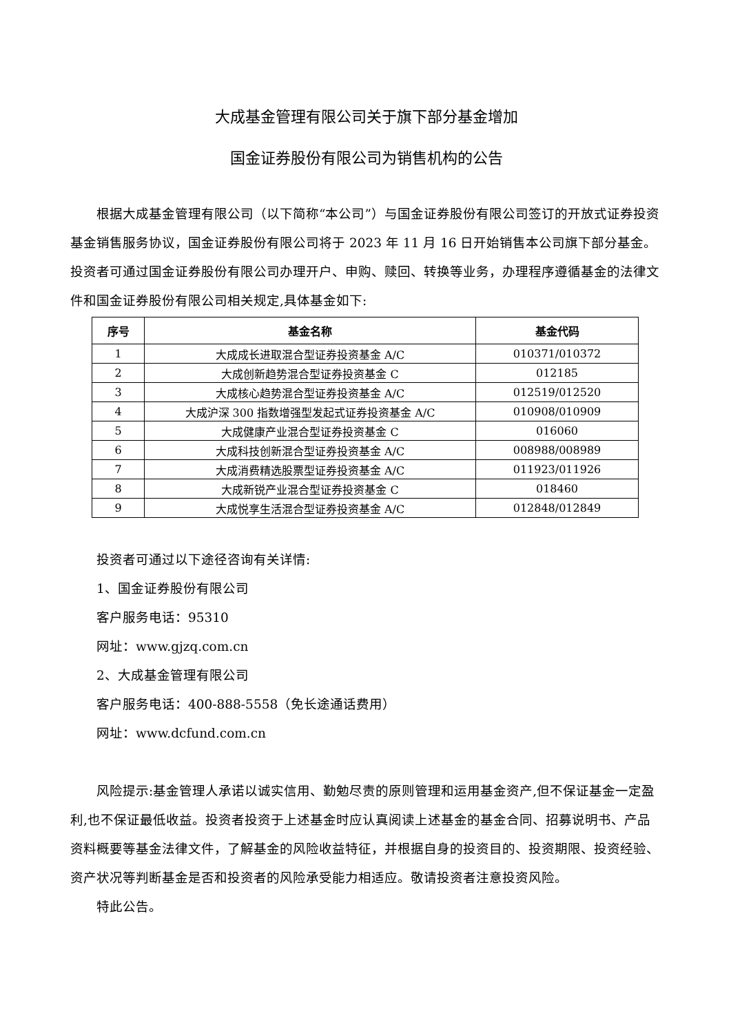大成基金管理有限公司关于旗下部分基金增加
国金证券股份有限公司为销售机构的公告
根据大成基金管理有限公司（以下简称“本公司”）与国金证券股份有限公司签订的开放式证券投资基金销售服务协议，国金证券股份有限公司将于 2023 年 11 月 16 日开始销售本公司旗下部分基金。投资者可通过国金证券股份有限公司办理开户、申购、赎回、转换等业务，办理程序遵循基金的法律文件和国金证券股份有限公司相关规定,具体基金如下:
| 序号 | 基金名称 | 基金代码 |
| --- | --- | --- |
| 1 | 大成成长进取混合型证券投资基金 A/C | 010371/010372 |
| 2 | 大成创新趋势混合型证券投资基金 C | 012185 |
| 3 | 大成核心趋势混合型证券投资基金 A/C | 012519/012520 |
| 4 | 大成沪深 300 指数增强型发起式证券投资基金 A/C | 010908/010909 |
| 5 | 大成健康产业混合型证券投资基金 C | 016060 |
| 6 | 大成科技创新混合型证券投资基金 A/C | 008988/008989 |
| 7 | 大成消费精选股票型证券投资基金 A/C | 011923/011926 |
| 8 | 大成新锐产业混合型证券投资基金 C | 018460 |
| 9 | 大成悦享生活混合型证券投资基金 A/C | 012848/012849 |
投资者可通过以下途径咨询有关详情:
1、国金证券股份有限公司
客户服务电话：95310
网址：www.gjzq.com.cn
2、大成基金管理有限公司
客户服务电话：400-888-5558（免长途通话费用）
网址：www.dcfund.com.cn
风险提示:基金管理人承诺以诚实信用、勤勉尽责的原则管理和运用基金资产,但不保证基金一定盈利,也不保证最低收益。投资者投资于上述基金时应认真阅读上述基金的基金合同、招募说明书、产品资料概要等基金法律文件，了解基金的风险收益特征，并根据自身的投资目的、投资期限、投资经验、资产状况等判断基金是否和投资者的风险承受能力相适应。敬请投资者注意投资风险。
特此公告。